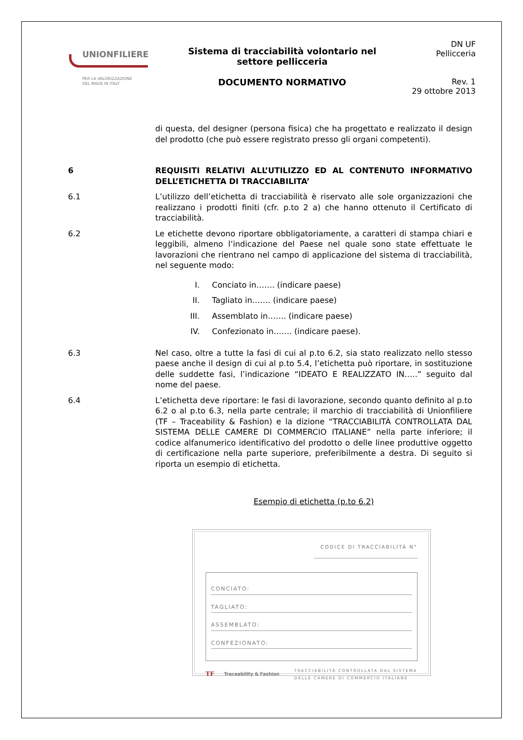UNIONFILIERE
PER LA VALORIZZAZIONE
DEL MADE IN ITALY
Sistema di tracciabilità volontario nel
settore pellicceria
DOCUMENTO NORMATIVO
DN UF
Pellicceria
Rev. 1
29 ottobre 2013
di questa, del designer (persona fisica) che ha progettato e realizzato il design del prodotto (che può essere registrato presso gli organi competenti).
6 REQUISITI RELATIVI ALL’UTILIZZO ED AL CONTENUTO INFORMATIVO DELL’ETICHETTA DI TRACCIABILITA’
6.1 L’utilizzo dell’etichetta di tracciabilità è riservato alle sole organizzazioni che realizzano i prodotti finiti (cfr. p.to 2 a) che hanno ottenuto il Certificato di tracciabilità.
6.2 Le etichette devono riportare obbligatoriamente, a caratteri di stampa chiari e leggibili, almeno l’indicazione del Paese nel quale sono state effettuate le lavorazioni che rientrano nel campo di applicazione del sistema di tracciabilità, nel seguente modo:
I. Conciato in……. (indicare paese)
II. Tagliato in……. (indicare paese)
III. Assemblato in……. (indicare paese)
IV. Confezionato in……. (indicare paese).
6.3 Nel caso, oltre a tutte la fasi di cui al p.to 6.2, sia stato realizzato nello stesso paese anche il design di cui al p.to 5.4, l’etichetta può riportare, in sostituzione delle suddette fasi, l’indicazione “IDEATO E REALIZZATO IN…..” seguito dal nome del paese.
6.4 L’etichetta deve riportare: le fasi di lavorazione, secondo quanto definito al p.to 6.2 o al p.to 6.3, nella parte centrale; il marchio di tracciabilità di Unionfiliere (TF – Traceability & Fashion) e la dizione “TRACCIABILITÀ CONTROLLATA DAL SISTEMA DELLE CAMERE DI COMMERCIO ITALIANE” nella parte inferiore; il codice alfanumerico identificativo del prodotto o delle linee produttive oggetto di certificazione nella parte superiore, preferibilmente a destra. Di seguito si riporta un esempio di etichetta.
Esempio di etichetta (p.to 6.2)
CODICE DI TRACCIABILITÀ N°
CONCIATO:
TAGLIATO:
ASSEMBLATO:
CONFEZIONATO:
TF Traceability & Fashion TRACCIABILITÀ CONTROLLATA DAL SISTEMA
DELLE CAMERE DI COMMERCIO ITALIANE